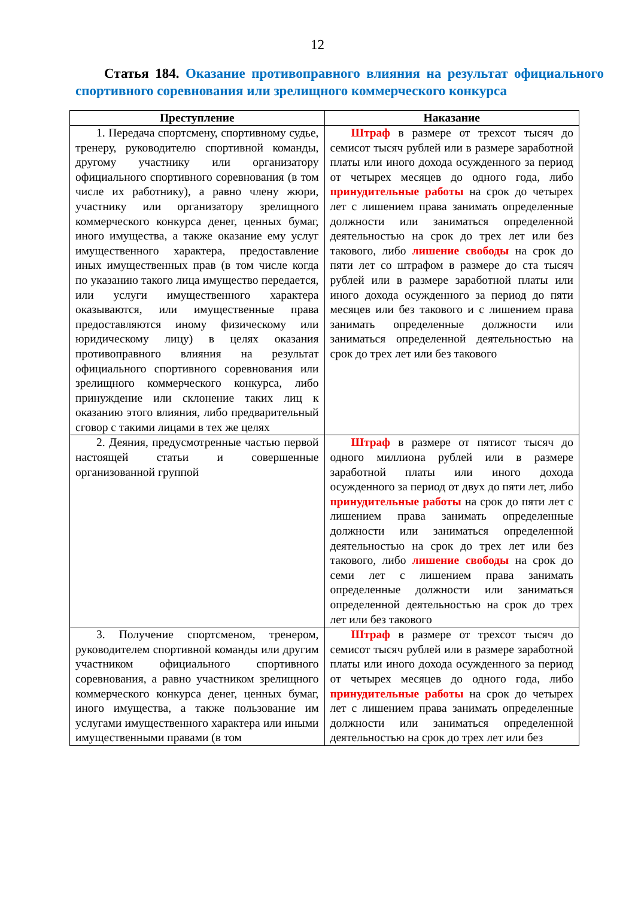12
Статья 184. Оказание противоправного влияния на результат официального спортивного соревнования или зрелищного коммерческого конкурса
| Преступление | Наказание |
| --- | --- |
| 1. Передача спортсмену, спортивному судье, тренеру, руководителю спортивной команды, другому участнику или организатору официального спортивного соревнования (в том числе их работнику), а равно члену жюри, участнику или организатору зрелищного коммерческого конкурса денег, ценных бумаг, иного имущества, а также оказание ему услуг имущественного характера, предоставление иных имущественных прав (в том числе когда по указанию такого лица имущество передается, или услуги имущественного характера оказываются, или имущественные права предоставляются иному физическому или юридическому лицу) в целях оказания противоправного влияния на результат официального спортивного соревнования или зрелищного коммерческого конкурса, либо принуждение или склонение таких лиц к оказанию этого влияния, либо предварительный сговор с такими лицами в тех же целях | Штраф в размере от трехсот тысяч до семисот тысяч рублей или в размере заработной платы или иного дохода осужденного за период от четырех месяцев до одного года, либо принудительные работы на срок до четырех лет с лишением права занимать определенные должности или заниматься определенной деятельностью на срок до трех лет или без такового, либо лишение свободы на срок до пяти лет со штрафом в размере до ста тысяч рублей или в размере заработной платы или иного дохода осужденного за период до пяти месяцев или без такового и с лишением права занимать определенные должности или заниматься определенной деятельностью на срок до трех лет или без такового |
| 2. Деяния, предусмотренные частью первой настоящей статьи и совершенные организованной группой | Штраф в размере от пятисот тысяч до одного миллиона рублей или в размере заработной платы или иного дохода осужденного за период от двух до пяти лет, либо принудительные работы на срок до пяти лет с лишением права занимать определенные должности или заниматься определенной деятельностью на срок до трех лет или без такового, либо лишение свободы на срок до семи лет с лишением права занимать определенные должности или заниматься определенной деятельностью на срок до трех лет или без такового |
| 3. Получение спортсменом, тренером, руководителем спортивной команды или другим участником официального спортивного соревнования, а равно участником зрелищного коммерческого конкурса денег, ценных бумаг, иного имущества, а также пользование им услугами имущественного характера или иными имущественными правами (в том | Штраф в размере от трехсот тысяч до семисот тысяч рублей или в размере заработной платы или иного дохода осужденного за период от четырех месяцев до одного года, либо принудительные работы на срок до четырех лет с лишением права занимать определенные должности или заниматься определенной деятельностью на срок до трех лет или без |